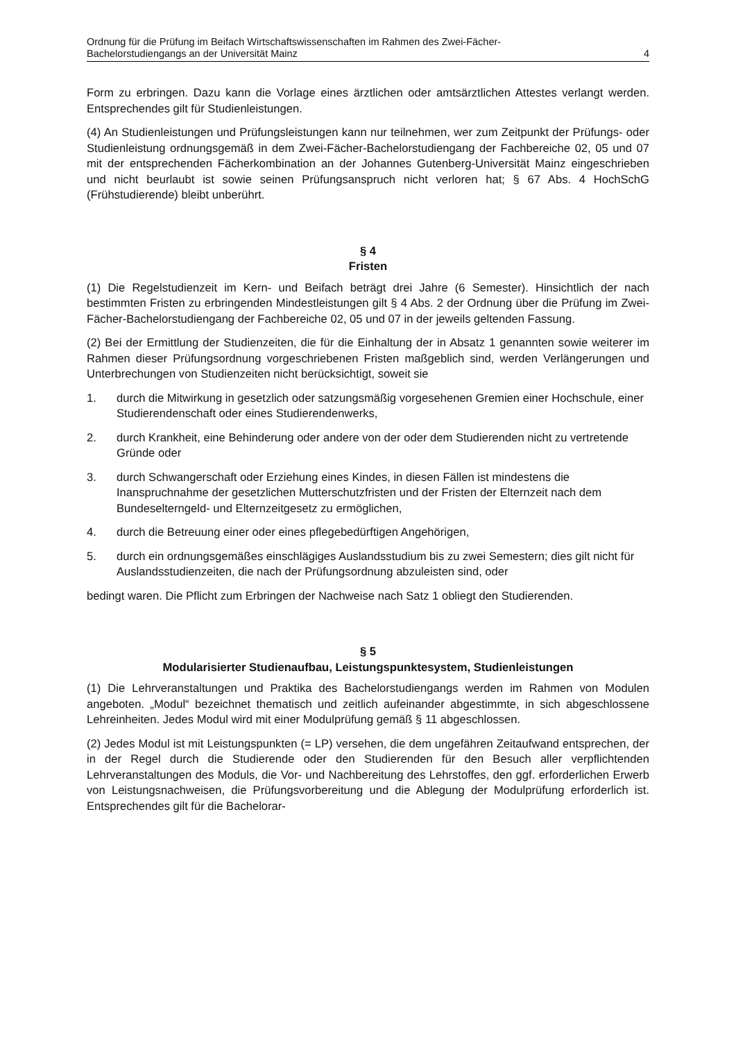Ordnung für die Prüfung im Beifach Wirtschaftswissenschaften im Rahmen des Zwei-Fächer-
Bachelorstudiengangs an der Universität Mainz 4
Form zu erbringen. Dazu kann die Vorlage eines ärztlichen oder amtsärztlichen Attestes verlangt werden. Entsprechendes gilt für Studienleistungen.
(4) An Studienleistungen und Prüfungsleistungen kann nur teilnehmen, wer zum Zeitpunkt der Prüfungs- oder Studienleistung ordnungsgemäß in dem Zwei-Fächer-Bachelorstudiengang der Fachbereiche 02, 05 und 07 mit der entsprechenden Fächerkombination an der Johannes Gutenberg-Universität Mainz eingeschrieben und nicht beurlaubt ist sowie seinen Prüfungsanspruch nicht verloren hat; § 67 Abs. 4 HochSchG (Frühstudierende) bleibt unberührt.
§ 4
Fristen
(1) Die Regelstudienzeit im Kern- und Beifach beträgt drei Jahre (6 Semester). Hinsichtlich der nach bestimmten Fristen zu erbringenden Mindestleistungen gilt § 4 Abs. 2 der Ordnung über die Prüfung im Zwei-Fächer-Bachelorstudiengang der Fachbereiche 02, 05 und 07 in der jeweils geltenden Fassung.
(2) Bei der Ermittlung der Studienzeiten, die für die Einhaltung der in Absatz 1 genannten sowie weiterer im Rahmen dieser Prüfungsordnung vorgeschriebenen Fristen maßgeblich sind, werden Verlängerungen und Unterbrechungen von Studienzeiten nicht berücksichtigt, soweit sie
1. durch die Mitwirkung in gesetzlich oder satzungsmäßig vorgesehenen Gremien einer Hochschule, einer Studierendenschaft oder eines Studierendenwerks,
2. durch Krankheit, eine Behinderung oder andere von der oder dem Studierenden nicht zu vertretende Gründe oder
3. durch Schwangerschaft oder Erziehung eines Kindes, in diesen Fällen ist mindestens die Inanspruchnahme der gesetzlichen Mutterschutzfristen und der Fristen der Elternzeit nach dem Bundeselterngeld- und Elternzeitgesetz zu ermöglichen,
4. durch die Betreuung einer oder eines pflegebedürftigen Angehörigen,
5. durch ein ordnungsgemäßes einschlägiges Auslandsstudium bis zu zwei Semestern; dies gilt nicht für Auslandsstudienzeiten, die nach der Prüfungsordnung abzuleisten sind, oder
bedingt waren. Die Pflicht zum Erbringen der Nachweise nach Satz 1 obliegt den Studierenden.
§ 5
Modularisierter Studienaufbau, Leistungspunktesystem, Studienleistungen
(1) Die Lehrveranstaltungen und Praktika des Bachelorstudiengangs werden im Rahmen von Modulen angeboten. „Modul“ bezeichnet thematisch und zeitlich aufeinander abgestimmte, in sich abgeschlossene Lehreinheiten. Jedes Modul wird mit einer Modulprüfung gemäß § 11 abgeschlossen.
(2) Jedes Modul ist mit Leistungspunkten (= LP) versehen, die dem ungefähren Zeitaufwand entsprechen, der in der Regel durch die Studierende oder den Studierenden für den Besuch aller verpflichtenden Lehrveranstaltungen des Moduls, die Vor- und Nachbereitung des Lehrstoffes, den ggf. erforderlichen Erwerb von Leistungsnachweisen, die Prüfungsvorbereitung und die Ablegung der Modulprüfung erforderlich ist. Entsprechendes gilt für die Bachelorar-